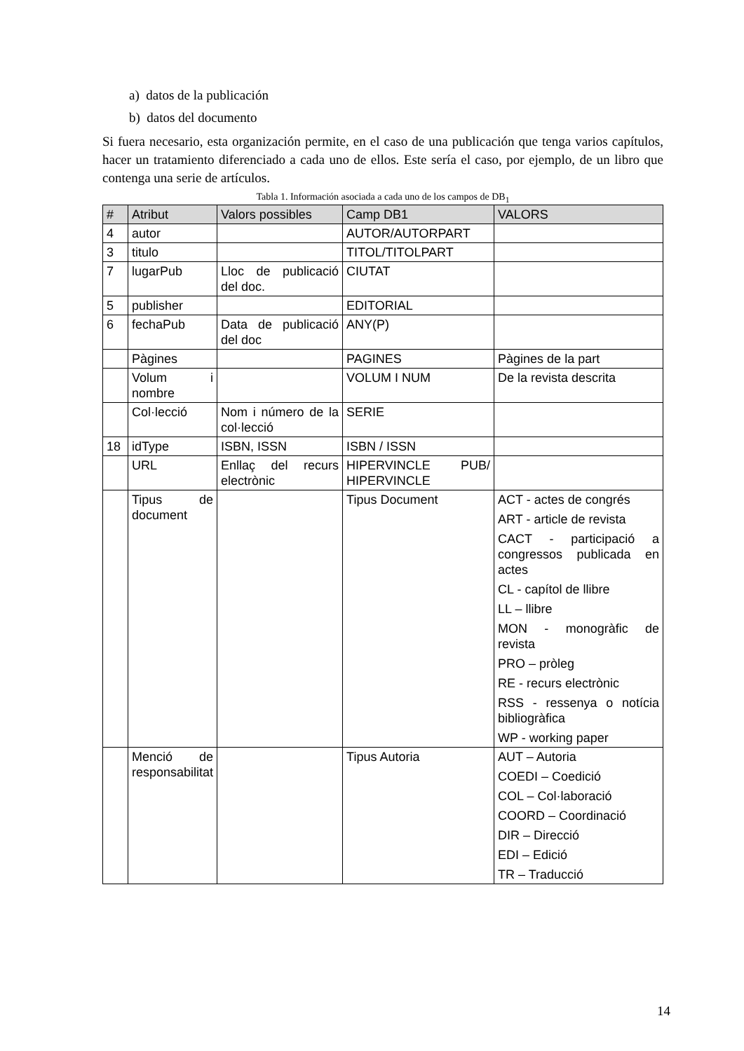a) datos de la publicación
b) datos del documento
Si fuera necesario, esta organización permite, en el caso de una publicación que tenga varios capítulos, hacer un tratamiento diferenciado a cada uno de ellos. Este sería el caso, por ejemplo, de un libro que contenga una serie de artículos.
Tabla 1. Información asociada a cada uno de los campos de DB<sub>1</sub>
| # | Atribut | Valors possibles | Camp DB1 | VALORS |
| --- | --- | --- | --- | --- |
| 4 | autor | | AUTOR/AUTORPART | |
| 3 | titulo | | TITOL/TITOLPART | |
| 7 | lugarPub | Lloc de publicació del doc. | CIUTAT | |
| 5 | publisher | | EDITORIAL | |
| 6 | fechaPub | Data de publicació del doc | ANY(P) | |
| | Pàgines | | PAGINES | Pàgines de la part |
| | Volum i nombre | | VOLUM I NUM | De la revista descrita |
| | Col·lecció | Nom i número de la col·lecció | SERIE | |
| 18 | idType | ISBN, ISSN | ISBN / ISSN | |
| | URL | Enllaç del recurs electrònic | HIPERVINCLE PUB/ HIPERVINCLE | |
| | Tipus de document | | Tipus Document | ACT - actes de congrés ART - article de revista CACT - participació a congressos publicada en actes CL - capítol de llibre LL – llibre MON - monogràfic de revista PRO – pròleg RE - recurs electrònic RSS - ressenya o notícia bibliogràfica WP - working paper |
| | Menció de responsabilitat | | Tipus Autoria | AUT – Autoria COEDI – Coedició COL – Col·laboració COORD – Coordinació DIR – Direcció EDI – Edició TR – Traducció |
14